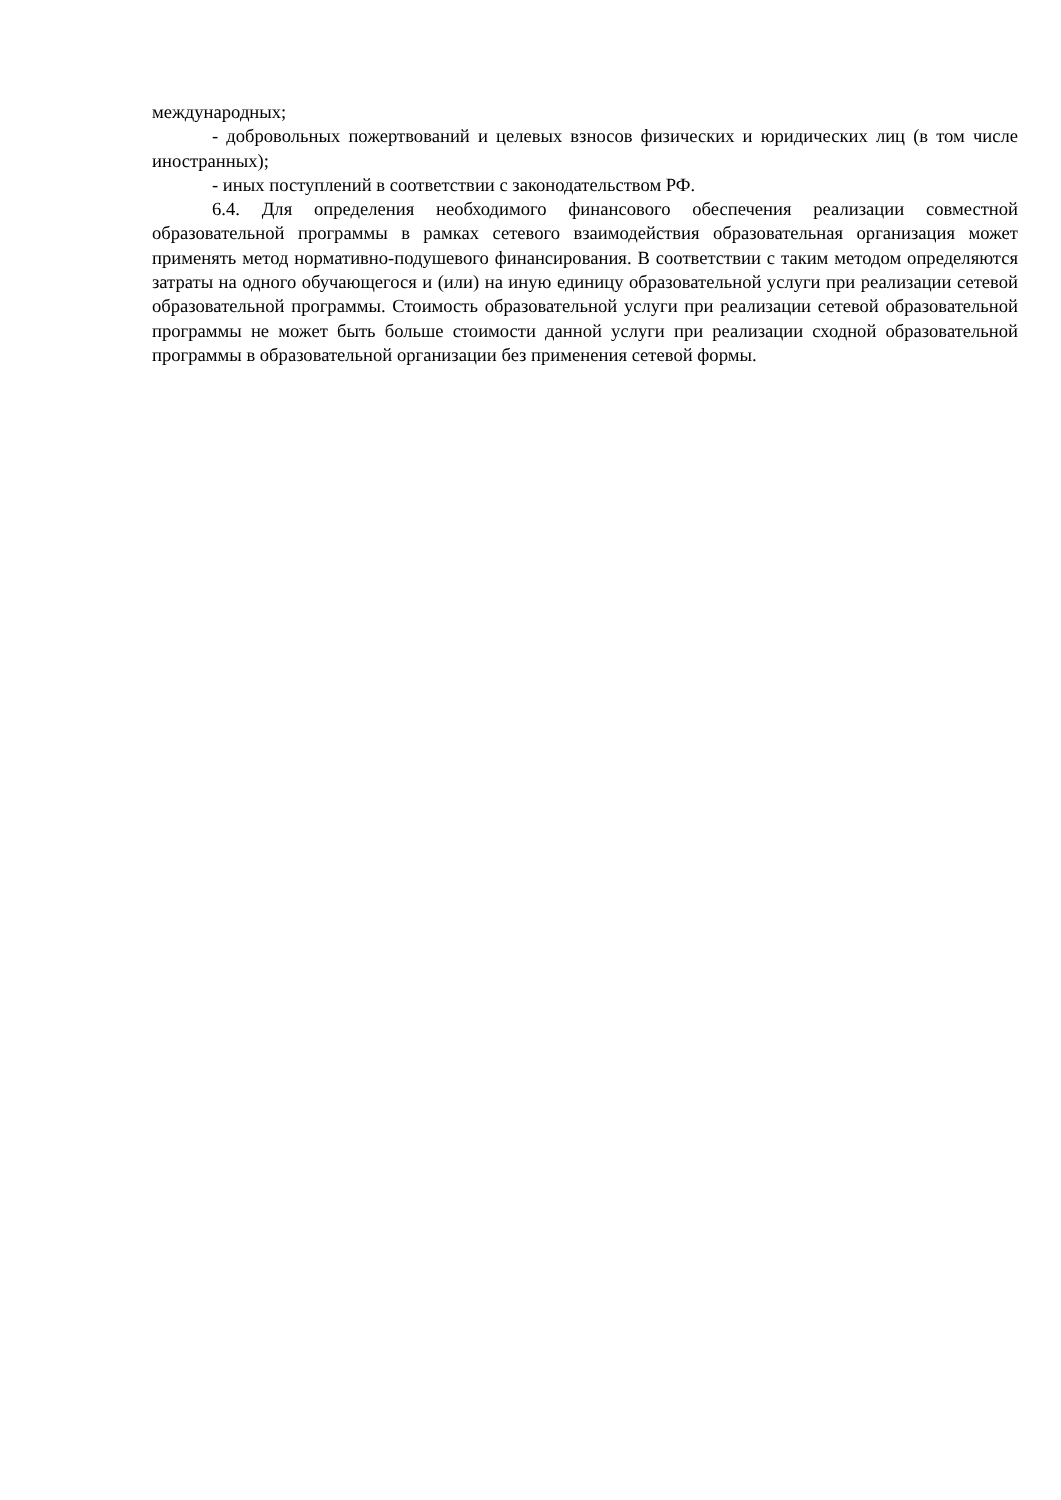международных;
- добровольных пожертвований и целевых взносов физических и юридических лиц (в том числе иностранных);
- иных поступлений в соответствии с законодательством РФ.
6.4. Для определения необходимого финансового обеспечения реализации совместной образовательной программы в рамках сетевого взаимодействия образовательная организация может применять метод нормативно-подушевого финансирования. В соответствии с таким методом определяются затраты на одного обучающегося и (или) на иную единицу образовательной услуги при реализации сетевой образовательной программы. Стоимость образовательной услуги при реализации сетевой образовательной программы не может быть больше стоимости данной услуги при реализации сходной образовательной программы в образовательной организации без применения сетевой формы.